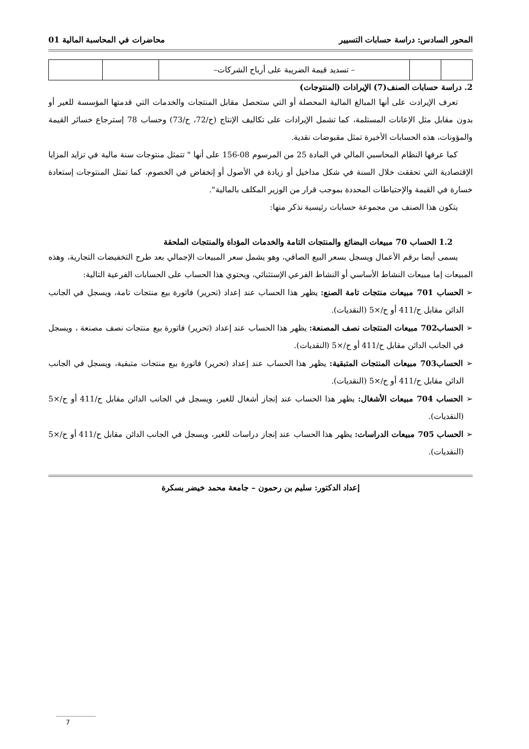المحور السادس: دراسة حسابات التسيير محاضرات في المحاسبة المالية 01
| | | – تسديد قيمة الضريبة على أرباح الشركات– | | |
2. دراسة حسابات الصنف(7) الإيرادات (المنتوجات)
تعرف الإيرادت على أنها المبالغ المالية المحصلة أو التي ستحصل مقابل المنتجات والخدمات التي قدمتها المؤسسة للغير أو بدون مقابل مثل الإعانات المستلمة، كما تشمل الإيرادات على تكاليف الإنتاج (ح/72، ح/73) وحساب 78 إسترجاع خسائر القيمة والمؤونات، هذه الحسابات الأخيرة تمثل مقبوضات نقدية.
كما عرفها النظام المحاسبي المالي في المادة 25 من المرسوم 08-156 على أنها " تتمثل منتوجات سنة مالية في تزايد المزايا الإقتصادية التي تحققت خلال السنة في شكل مداخيل أو زيادة في الأصول أو إنخفاض في الخصوم، كما تمثل المنتوجات إستعادة خسارة في القيمة والإحتياطات المحددة بموجب قرار من الوزير المكلف بالمالية".
يتكون هذا الصنف من مجموعة حسابات رئيسية نذكر منها:
1.2 الحساب 70 مبيعات البضائع والمنتجات التامة والخدمات المؤداة والمنتجات الملحقة
يسمى أيضا برقم الأعمال ويسجل بسعر البيع الصافي، وهو يشمل سعر المبيعات الإجمالي بعد طرح التخفيضات التجارية، وهذه المبيعات إما مبيعات النشاط الأساسي أو النشاط الفرعي الإستثنائي، ويحتوي هذا الحساب على الحسابات الفرعية التالية:
➢ الحساب 701 مبيعات منتجات تامة الصنع: يظهر هذا الحساب عند إعداد (تحرير) فاتورة بيع منتجات تامة، ويسجل في الجانب الدائن مقابل ح/411 أو ح/×5 (النقديات).
➢ الحساب702 مبيعات المنتجات نصف المصنعة: يظهر هذا الحساب عند إعداد (تحرير) فاتورة بيع منتجات نصف مصنعة ، ويسجل في الجانب الدائن مقابل ح/411 أو ح/×5 (النقديات).
➢ الحساب703 مبيعات المنتجات المتبقية: يظهر هذا الحساب عند إعداد (تحرير) فاتورة بيع منتجات متبقية، ويسجل في الجانب الدائن مقابل ح/411 أو ح/×5 (النقديات).
➢ الحساب 704 مبيعات الأشغال: يظهر هذا الحساب عند إنجاز أشغال للغير، ويسجل في الجانب الدائن مقابل ح/411 أو ح/×5 (النقديات).
➢ الحساب 705 مبيعات الدراسات: يظهر هذا الحساب عند إنجاز دراسات للغير، ويسجل في الجانب الدائن مقابل ح/411 أو ح/×5 (النقديات).
إعداد الدكتور: سليم بن رحمون – جامعة محمد خيضر بسكرة
7